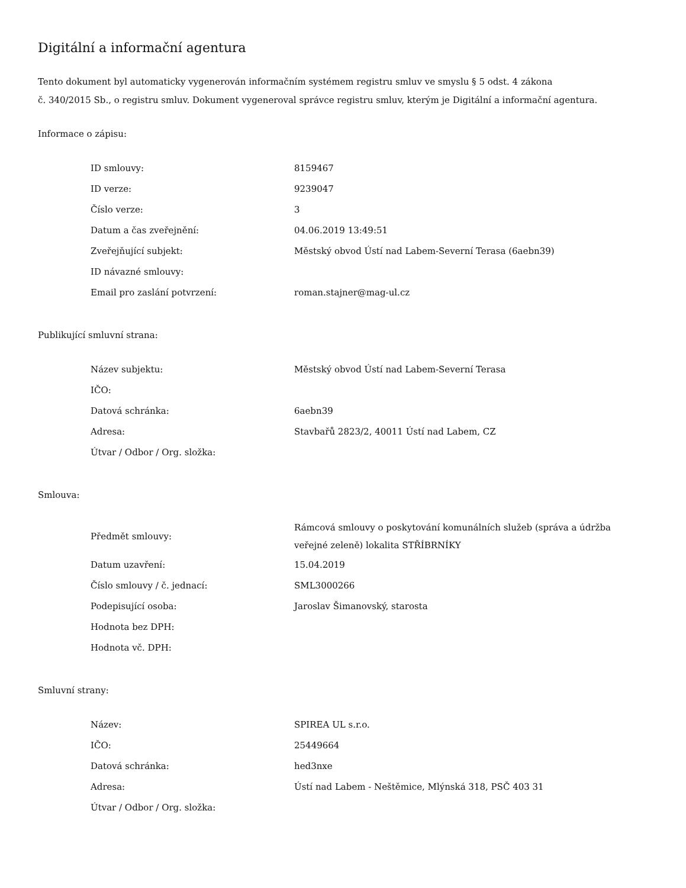Digitální a informační agentura
Tento dokument byl automaticky vygenerován informačním systémem registru smluv ve smyslu § 5 odst. 4 zákona
č. 340/2015 Sb., o registru smluv. Dokument vygeneroval správce registru smluv, kterým je Digitální a informační agentura.
Informace o zápisu:
| ID smlouvy: | 8159467 |
| ID verze: | 9239047 |
| Číslo verze: | 3 |
| Datum a čas zveřejnění: | 04.06.2019 13:49:51 |
| Zveřejňující subjekt: | Městský obvod Ústí nad Labem-Severní Terasa (6aebn39) |
| ID návazné smlouvy: | |
| Email pro zaslání potvrzení: | roman.stajner@mag-ul.cz |
Publikující smluvní strana:
| Název subjektu: | Městský obvod Ústí nad Labem-Severní Terasa |
| IČO: | |
| Datová schránka: | 6aebn39 |
| Adresa: | Stavbařů 2823/2, 40011 Ústí nad Labem, CZ |
| Útvar / Odbor / Org. složka: | |
Smlouva:
| Předmět smlouvy: | Rámcová smlouvy o poskytování komunálních služeb (správa a údržba veřejné zeleně) lokalita STŘÍBRNÍKY |
| Datum uzavření: | 15.04.2019 |
| Číslo smlouvy / č. jednací: | SML3000266 |
| Podepisující osoba: | Jaroslav Šimanovský, starosta |
| Hodnota bez DPH: | |
| Hodnota vč. DPH: | |
Smluvní strany:
| Název: | SPIREA UL s.r.o. |
| IČO: | 25449664 |
| Datová schránka: | hed3nxe |
| Adresa: | Ústí nad Labem - Neštěmice, Mlýnská 318, PSČ 403 31 |
| Útvar / Odbor / Org. složka: | |